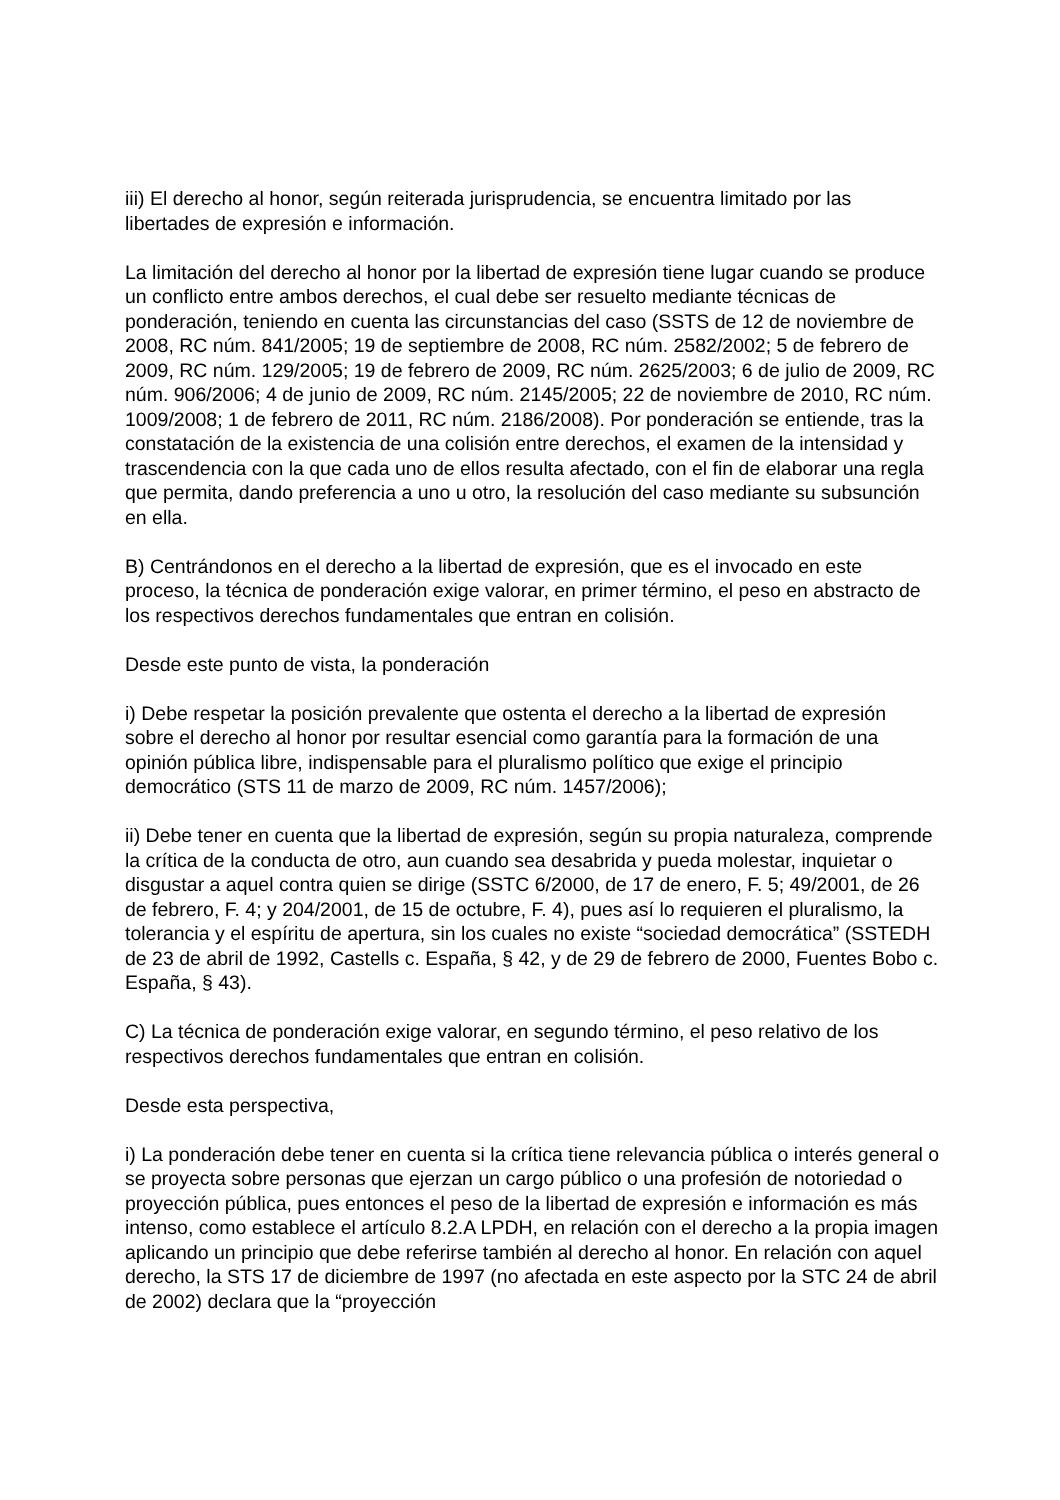iii) El derecho al honor, según reiterada jurisprudencia, se encuentra limitado por las libertades de expresión e información.
La limitación del derecho al honor por la libertad de expresión tiene lugar cuando se produce un conflicto entre ambos derechos, el cual debe ser resuelto mediante técnicas de ponderación, teniendo en cuenta las circunstancias del caso (SSTS de 12 de noviembre de 2008, RC núm. 841/2005; 19 de septiembre de 2008, RC núm. 2582/2002; 5 de febrero de 2009, RC núm. 129/2005; 19 de febrero de 2009, RC núm. 2625/2003; 6 de julio de 2009, RC núm. 906/2006; 4 de junio de 2009, RC núm. 2145/2005; 22 de noviembre de 2010, RC núm. 1009/2008; 1 de febrero de 2011, RC núm. 2186/2008). Por ponderación se entiende, tras la constatación de la existencia de una colisión entre derechos, el examen de la intensidad y trascendencia con la que cada uno de ellos resulta afectado, con el fin de elaborar una regla que permita, dando preferencia a uno u otro, la resolución del caso mediante su subsunción en ella.
B) Centrándonos en el derecho a la libertad de expresión, que es el invocado en este proceso, la técnica de ponderación exige valorar, en primer término, el peso en abstracto de los respectivos derechos fundamentales que entran en colisión.
Desde este punto de vista, la ponderación
i) Debe respetar la posición prevalente que ostenta el derecho a la libertad de expresión sobre el derecho al honor por resultar esencial como garantía para la formación de una opinión pública libre, indispensable para el pluralismo político que exige el principio democrático (STS 11 de marzo de 2009, RC núm. 1457/2006);
ii) Debe tener en cuenta que la libertad de expresión, según su propia naturaleza, comprende la crítica de la conducta de otro, aun cuando sea desabrida y pueda molestar, inquietar o disgustar a aquel contra quien se dirige (SSTC 6/2000, de 17 de enero, F. 5; 49/2001, de 26 de febrero, F. 4; y 204/2001, de 15 de octubre, F. 4), pues así lo requieren el pluralismo, la tolerancia y el espíritu de apertura, sin los cuales no existe “sociedad democrática” (SSTEDH de 23 de abril de 1992, Castells c. España, § 42, y de 29 de febrero de 2000, Fuentes Bobo c. España, § 43).
C) La técnica de ponderación exige valorar, en segundo término, el peso relativo de los respectivos derechos fundamentales que entran en colisión.
Desde esta perspectiva,
i) La ponderación debe tener en cuenta si la crítica tiene relevancia pública o interés general o se proyecta sobre personas que ejerzan un cargo público o una profesión de notoriedad o proyección pública, pues entonces el peso de la libertad de expresión e información es más intenso, como establece el artículo 8.2.A LPDH, en relación con el derecho a la propia imagen aplicando un principio que debe referirse también al derecho al honor. En relación con aquel derecho, la STS 17 de diciembre de 1997 (no afectada en este aspecto por la STC 24 de abril de 2002) declara que la “proyección